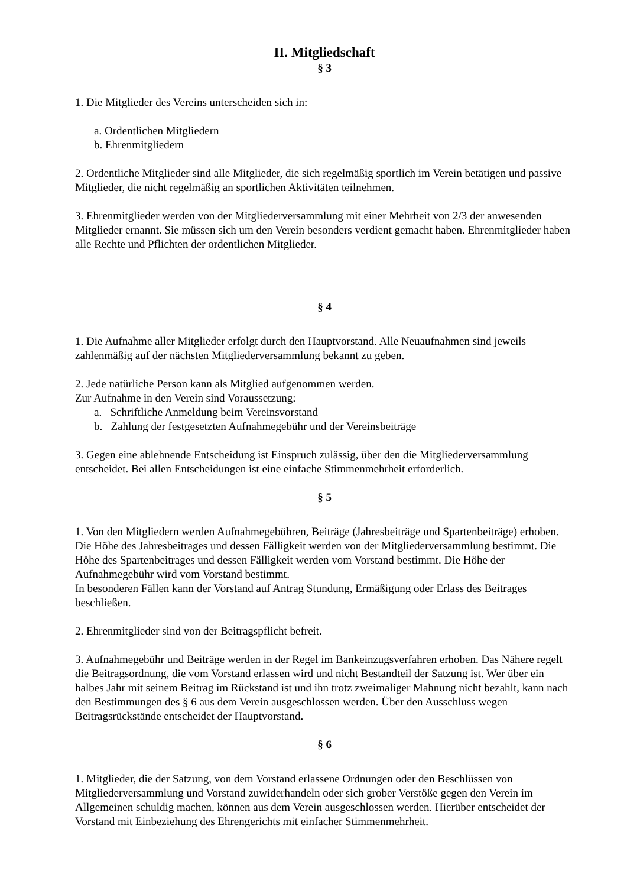II. Mitgliedschaft
§ 3
1. Die Mitglieder des Vereins unterscheiden sich in:
a. Ordentlichen Mitgliedern
b. Ehrenmitgliedern
2. Ordentliche Mitglieder sind alle Mitglieder, die sich regelmäßig sportlich im Verein betätigen und passive Mitglieder, die nicht regelmäßig an sportlichen Aktivitäten teilnehmen.
3. Ehrenmitglieder werden von der Mitgliederversammlung mit einer Mehrheit von 2/3 der anwesenden Mitglieder ernannt. Sie müssen sich um den Verein besonders verdient gemacht haben. Ehrenmitglieder haben alle Rechte und Pflichten der ordentlichen Mitglieder.
§ 4
1. Die Aufnahme aller Mitglieder erfolgt durch den Hauptvorstand. Alle Neuaufnahmen sind jeweils zahlenmäßig auf der nächsten Mitgliederversammlung bekannt zu geben.
2. Jede natürliche Person kann als Mitglied aufgenommen werden.
Zur Aufnahme in den Verein sind Voraussetzung:
a. Schriftliche Anmeldung beim Vereinsvorstand
b. Zahlung der festgesetzten Aufnahmegebühr und der Vereinsbeiträge
3. Gegen eine ablehnende Entscheidung ist Einspruch zulässig, über den die Mitgliederversammlung entscheidet. Bei allen Entscheidungen ist eine einfache Stimmenmehrheit erforderlich.
§ 5
1. Von den Mitgliedern werden Aufnahmegebühren, Beiträge (Jahresbeiträge und Spartenbeiträge) erhoben. Die Höhe des Jahresbeitrages und dessen Fälligkeit werden von der Mitgliederversammlung bestimmt. Die Höhe des Spartenbeitrages und dessen Fälligkeit werden vom Vorstand bestimmt. Die Höhe der Aufnahmegebühr wird vom Vorstand bestimmt.
In besonderen Fällen kann der Vorstand auf Antrag Stundung, Ermäßigung oder Erlass des Beitrages beschließen.
2. Ehrenmitglieder sind von der Beitragspflicht befreit.
3. Aufnahmegebühr und Beiträge werden in der Regel im Bankeinzugsverfahren erhoben. Das Nähere regelt die Beitragsordnung, die vom Vorstand erlassen wird und nicht Bestandteil der Satzung ist. Wer über ein halbes Jahr mit seinem Beitrag im Rückstand ist und ihn trotz zweimaliger Mahnung nicht bezahlt, kann nach den Bestimmungen des § 6 aus dem Verein ausgeschlossen werden. Über den Ausschluss wegen Beitragsrückstände entscheidet der Hauptvorstand.
§ 6
1. Mitglieder, die der Satzung, von dem Vorstand erlassene Ordnungen oder den Beschlüssen von Mitgliederversammlung und Vorstand zuwiderhandeln oder sich grober Verstöße gegen den Verein im Allgemeinen schuldig machen, können aus dem Verein ausgeschlossen werden. Hierüber entscheidet der Vorstand mit Einbeziehung des Ehrengerichts mit einfacher Stimmenmehrheit.